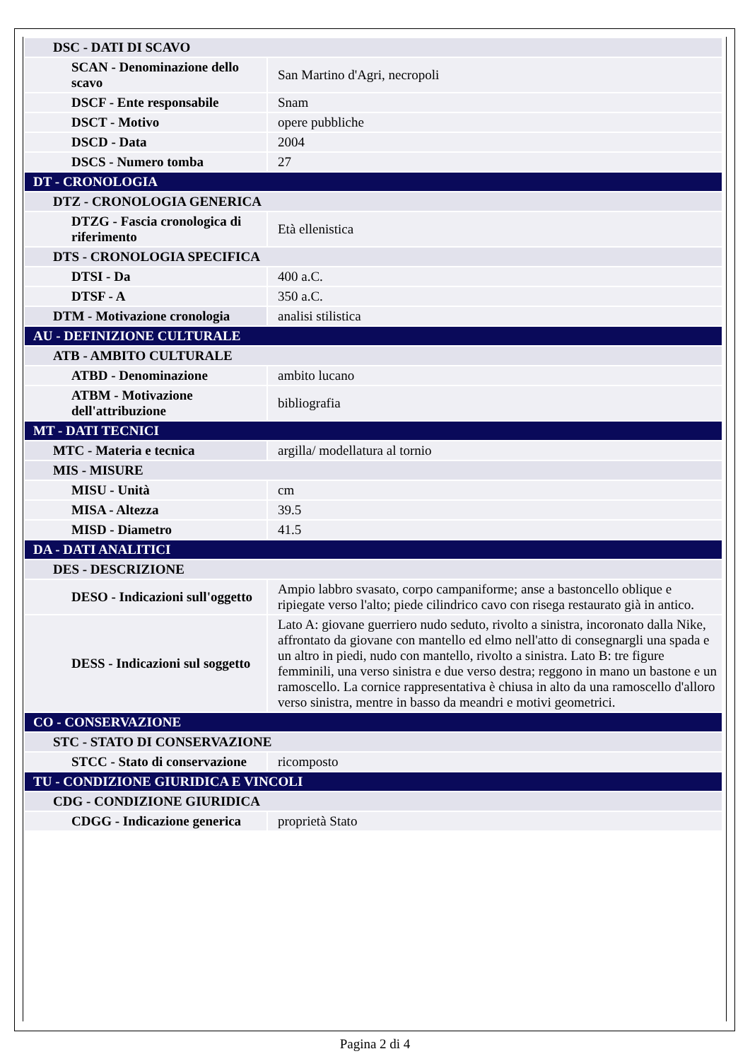| DSC - DATI DI SCAVO | |
| SCAN - Denominazione dello scavo | San Martino d'Agri, necropoli |
| DSCF - Ente responsabile | Snam |
| DSCT - Motivo | opere pubbliche |
| DSCD - Data | 2004 |
| DSCS - Numero tomba | 27 |
| DT - CRONOLOGIA | |
| DTZ - CRONOLOGIA GENERICA | |
| DTZG - Fascia cronologica di riferimento | Età ellenistica |
| DTS - CRONOLOGIA SPECIFICA | |
| DTSI - Da | 400 a.C. |
| DTSF - A | 350 a.C. |
| DTM - Motivazione cronologia | analisi stilistica |
| AU - DEFINIZIONE CULTURALE | |
| ATB - AMBITO CULTURALE | |
| ATBD - Denominazione | ambito lucano |
| ATBM - Motivazione dell'attribuzione | bibliografia |
| MT - DATI TECNICI | |
| MTC - Materia e tecnica | argilla/ modellatura al tornio |
| MIS - MISURE | |
| MISU - Unità | cm |
| MISA - Altezza | 39.5 |
| MISD - Diametro | 41.5 |
| DA - DATI ANALITICI | |
| DES - DESCRIZIONE | |
| DESO - Indicazioni sull'oggetto | Ampio labbro svasato, corpo campaniforme; anse a bastoncello oblique e ripiegate verso l'alto; piede cilindrico cavo con risega restaurato già in antico. |
| DESS - Indicazioni sul soggetto | Lato A: giovane guerriero nudo seduto, rivolto a sinistra, incoronato dalla Nike, affrontato da giovane con mantello ed elmo nell'atto di consegnargli una spada e un altro in piedi, nudo con mantello, rivolto a sinistra. Lato B: tre figure femminili, una verso sinistra e due verso destra; reggono in mano un bastone e un ramoscello. La cornice rappresentativa è chiusa in alto da una ramoscello d'alloro verso sinistra, mentre in basso da meandri e motivi geometrici. |
| CO - CONSERVAZIONE | |
| STC - STATO DI CONSERVAZIONE | |
| STCC - Stato di conservazione | ricomposto |
| TU - CONDIZIONE GIURIDICA E VINCOLI | |
| CDG - CONDIZIONE GIURIDICA | |
| CDGG - Indicazione generica | proprietà Stato |
Pagina 2 di 4